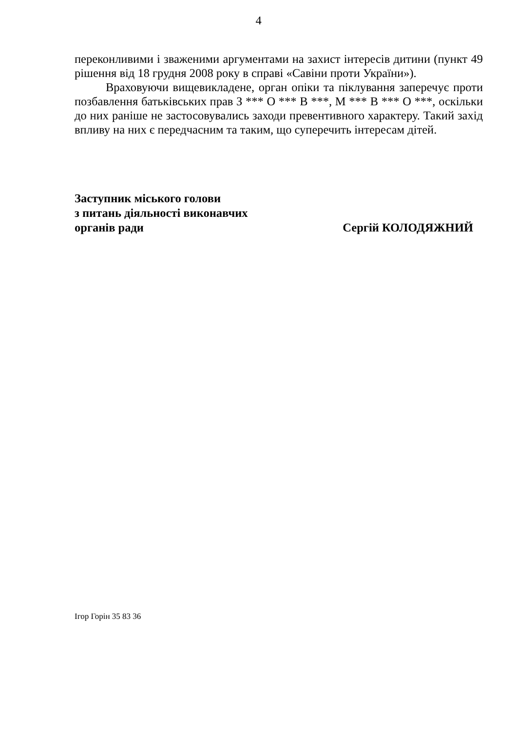4
переконливими і зваженими аргументами на захист інтересів дитини (пункт 49 рішення від 18 грудня 2008 року в справі «Савіни проти України»).
Враховуючи вищевикладене, орган опіки та піклування заперечує проти позбавлення батьківських прав З *** О *** В ***, М *** В *** О ***, оскільки до них раніше не застосовувались заходи превентивного характеру. Такий захід впливу на них є передчасним та таким, що суперечить інтересам дітей.
Заступник міського голови
з питань діяльності виконавчих
органів ради
Сергій КОЛОДЯЖНИЙ
Ігор Горін 35 83 36